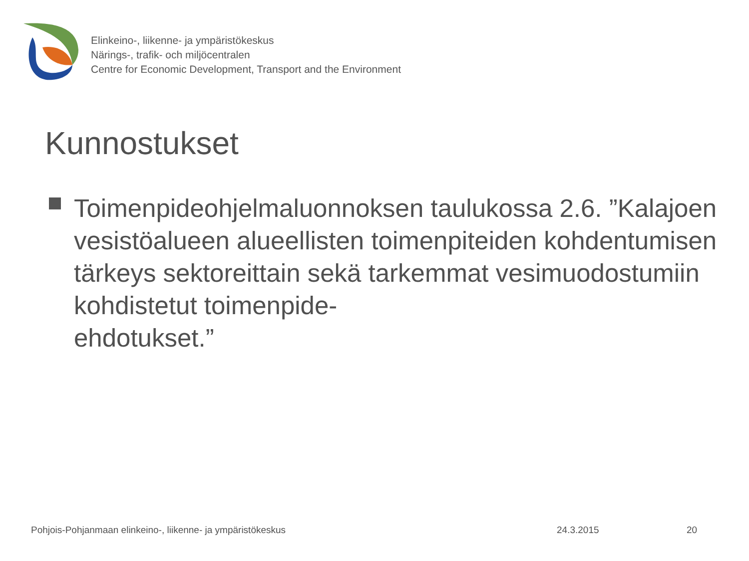Elinkeino-, liikenne- ja ympäristökeskus
Närings-, trafik- och miljöcentralen
Centre for Economic Development, Transport and the Environment
Kunnostukset
Toimenpideohjelmaluonnoksen taulukossa 2.6. ”Kalajoen vesistöalueen alueellisten toimenpiteiden kohdentumisen tärkeys sektoreittain sekä tarkemmat vesimuodostumiin kohdistetut toimenpide-
ehdotukset.”
Pohjois-Pohjanmaan elinkeino-, liikenne- ja ympäristökeskus 24.3.2015 20